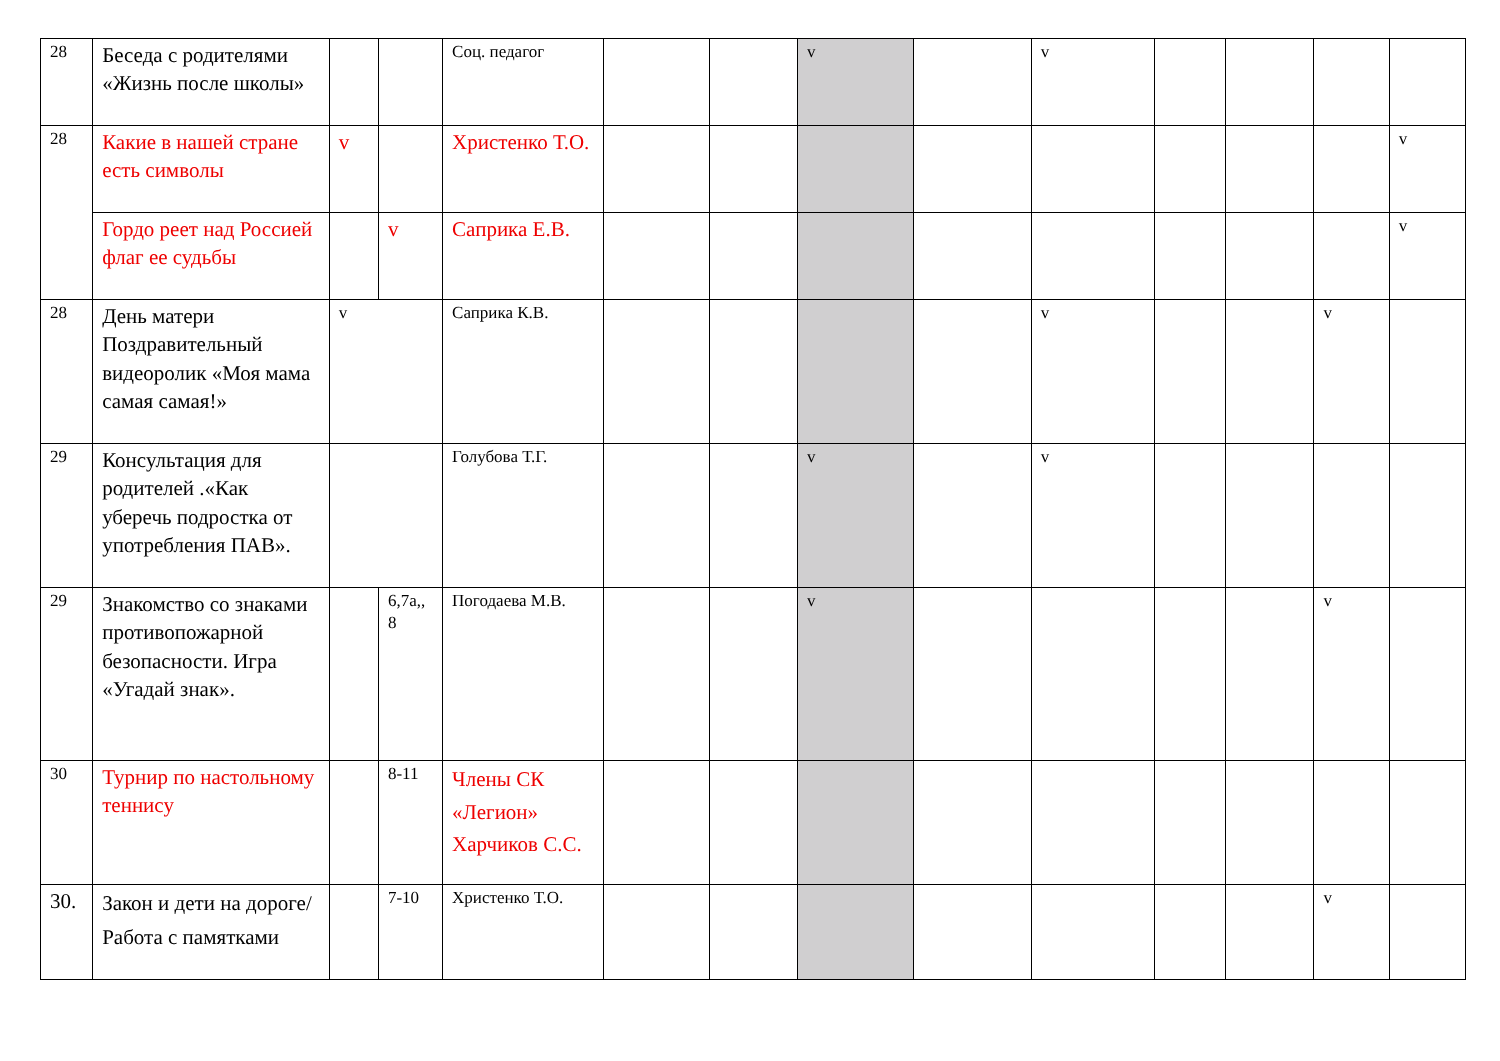| 28 | Беседа с родителями «Жизнь после школы» | | | Соц. педагог | | | v | | v | | | | |
| 28 | Какие в нашей стране есть символы | v | | Христенко Т.О. | | | | | | | | | v |
| | Гордо реет над Россией флаг ее судьбы | | v | Саприка Е.В. | | | | | | | | | v |
| 28 | День матери Поздравительный видеоролик «Моя мама самая самая!» | v | | Саприка К.В. | | | | | v | | | v | |
| 29 | Консультация для родителей .«Как уберечь подростка от употребления ПАВ». | | | Голубова Т.Г. | | | v | | v | | | | |
| 29 | Знакомство со знаками противопожарной безопасности. Игра «Угадай знак». | | 6,7а,, 8 | Погодаева М.В. | | | v | | | | | v | |
| 30 | Турнир по настольному теннису | | 8-11 | Члены СК «Легион» Харчиков С.С. | | | | | | | | | |
| 30. | Закон и дети на дороге/ Работа с памятками | | 7-10 | Христенко Т.О. | | | | | | | | v | |